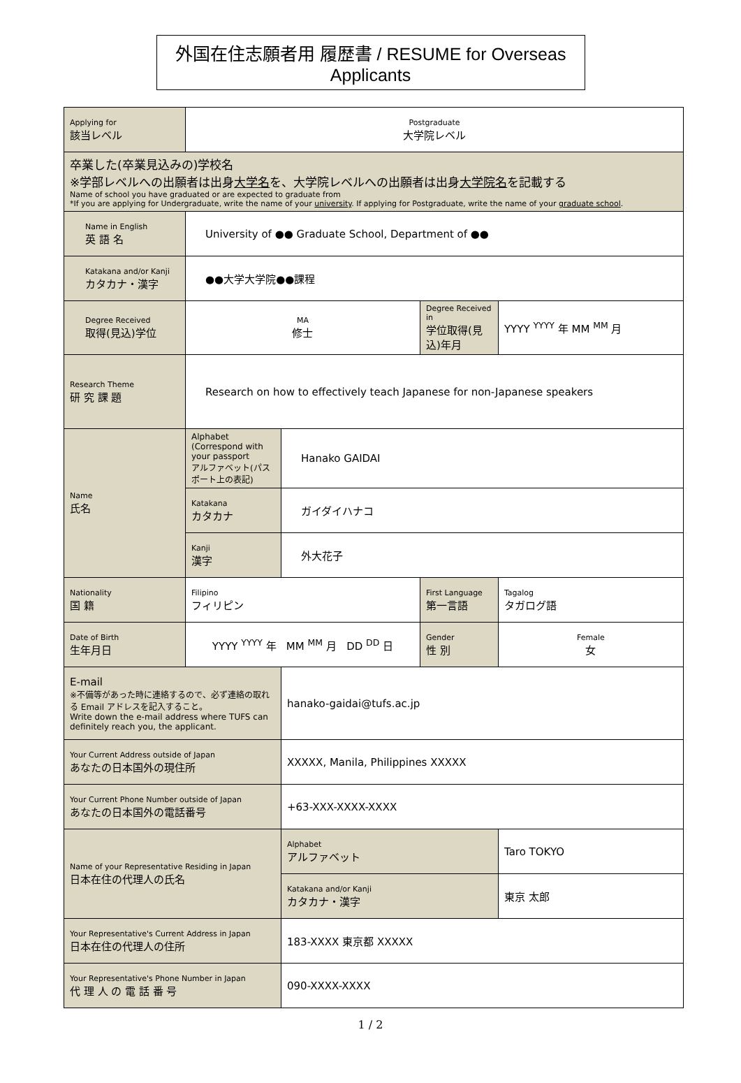外国在住志願者用 履歴書 / RESUME for Overseas Applicants
| Applying for 該当レベル | Postgraduate 大学院レベル | | | |
| 卒業した(卒業見込みの)学校名 ※学部レベルへの出願者は出身 大学名 を、大学院レベルへの出願者は出身 大学院名 を記載する Name of school you have graduated or are expected to graduate from *If you are applying for Undergraduate, write the name of your university . If applying for Postgraduate, write the name of your graduate school . | | | | |
| Name in English 英 語 名 | University of ●● Graduate School, Department of ●● | | | |
| Katakana and/or Kanji カタカナ・漢字 | ●●大学大学院●●課程 | | | |
| Degree Received 取得(見込)学位 | MA 修士 | | Degree Received in 学位取得(見込)年月 | YYYY <sup>YYYY</sup> 年 MM <sup>MM</sup> 月 |
| Research Theme 研 究 課 題 | Research on how to effectively teach Japanese for non-Japanese speakers | | | |
| Name 氏名 | Alphabet (Correspond with your passport アルファベット(パスポート上の表記) | Hanako GAIDAI | | |
| | Katakana カタカナ | ガイダイハナコ | | |
| | Kanji 漢字 | 外大花子 | | |
| Nationality 国 籍 | Filipino フィリピン | | First Language 第一言語 | Tagalog タガログ語 |
| Date of Birth 生年月日 | YYYY <sup>YYYY</sup> 年 MM <sup>MM</sup> 月 DD <sup>DD</sup> 日 | | Gender 性 別 | Female 女 |
| E-mail ※不備等があった時に連絡するので、必ず連絡の取れる Email アドレスを記入すること。 Write down the e-mail address where TUFS can definitely reach you, the applicant. | | hanako-gaidai@tufs.ac.jp | | |
| Your Current Address outside of Japan あなたの日本国外の現住所 | | XXXXX, Manila, Philippines XXXXX | | |
| Your Current Phone Number outside of Japan あなたの日本国外の電話番号 | | +63-XXX-XXXX-XXXX | | |
| Name of your Representative Residing in Japan 日本在住の代理人の氏名 | | Alphabet アルファベット | | Taro TOKYO |
| | | Katakana and/or Kanji カタカナ・漢字 | | 東京 太郎 |
| Your Representative's Current Address in Japan 日本在住の代理人の住所 | | 183-XXXX 東京都 XXXXX | | |
| Your Representative's Phone Number in Japan 代 理 人 の 電 話 番 号 | | 090-XXXX-XXXX | | |
1 / 2